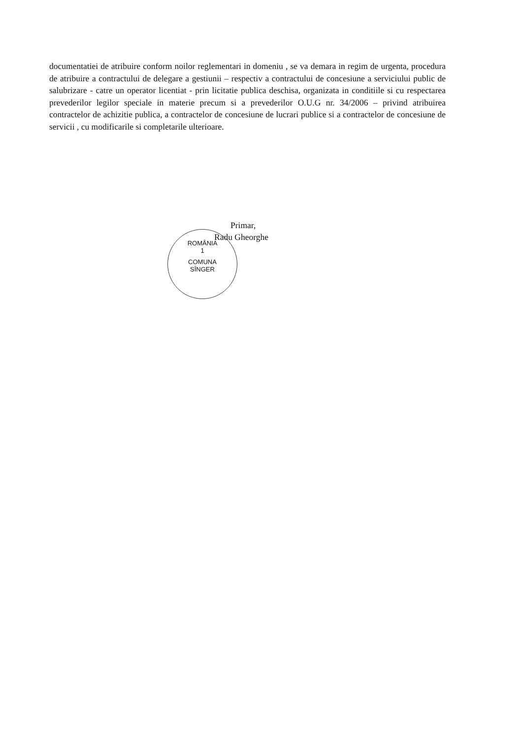documentatiei de atribuire conform noilor reglementari in domeniu , se va demara in regim de urgenta, procedura de atribuire a contractului de delegare a gestiunii – respectiv a contractului de concesiune a serviciului public de salubrizare - catre un operator licentiat - prin licitatie publica deschisa, organizata in conditiile si cu respectarea prevederilor legilor speciale in materie precum si a prevederilor O.U.G nr. 34/2006 – privind atribuirea contractelor de achizitie publica, a contractelor de concesiune de lucrari publice si a contractelor de concesiune de servicii , cu modificarile si completarile ulterioare.
ROMÂNIA
1
COMUNA
SÎNGER
Primar,
Radu Gheorghe